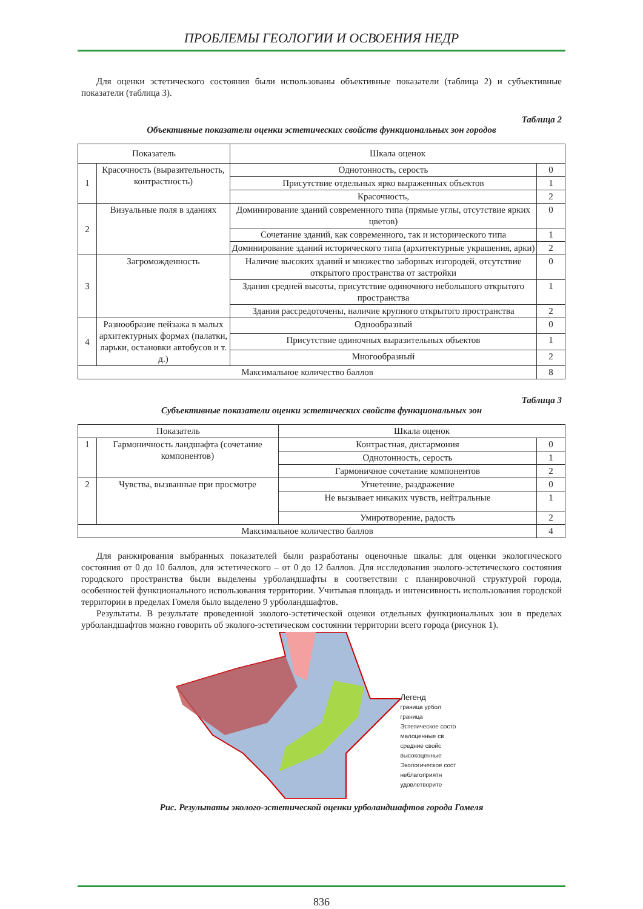ПРОБЛЕМЫ ГЕОЛОГИИ И ОСВОЕНИЯ НЕДР
Для оценки эстетического состояния были использованы объективные показатели (таблица 2) и субъективные показатели (таблица 3).
Таблица 2
Объективные показатели оценки эстетических свойств функциональных зон городов
| Показатель | | Шкала оценок | |
| --- | --- | --- | --- |
| 1 | Красочность (выразительность, контрастность) | Однотонность, серость | 0 |
| | | Присутствие отдельных ярко выраженных объектов | 1 |
| | | Красочность, | 2 |
| 2 | Визуальные поля в зданиях | Доминирование зданий современного типа (прямые углы, отсутствие ярких цветов) | 0 |
| | | Сочетание зданий, как современного, так и исторического типа | 1 |
| | | Доминирование зданий исторического типа (архитектурные украшения, арки) | 2 |
| 3 | Загроможденность | Наличие высоких зданий и множество заборных изгородей, отсутствие открытого пространства от застройки | 0 |
| | | Здания средней высоты, присутствие одиночного небольшого открытого пространства | 1 |
| | | Здания рассредоточены, наличие крупного открытого пространства | 2 |
| 4 | Разнообразие пейзажа в малых архитектурных формах (палатки, ларьки, остановки автобусов и т. д.) | Однообразный | 0 |
| | | Присутствие одиночных выразительных объектов | 1 |
| | | Многообразный | 2 |
| Максимальное количество баллов | | | 8 |
Таблица 3
Субъективные показатели оценки эстетических свойств функциональных зон
| Показатель | | Шкала оценок | |
| --- | --- | --- | --- |
| 1 | Гармоничность ландшафта (сочетание компонентов) | Контрастная, дисгармония | 0 |
| | | Однотонность, серость | 1 |
| | | Гармоничное сочетание компонентов | 2 |
| 2 | Чувства, вызванные при просмотре | Угнетение, раздражение | 0 |
| | | Не вызывает никаких чувств, нейтральные | 1 |
| | | Умиротворение, радость | 2 |
| Максимальное количество баллов | | | 4 |
Для ранжирования выбранных показателей были разработаны оценочные шкалы: для оценки экологического состояния от 0 до 10 баллов, для эстетического – от 0 до 12 баллов. Для исследования эколого-эстетического состояния городского пространства были выделены урболандшафты в соответствии с планировочной структурой города, особенностей функционального использования территории. Учитывая площадь и интенсивность использования городской территории в пределах Гомеля было выделено 9 урболандшафтов.
Результаты. В результате проведенной эколого-эстетической оценки отдельных функциональных зон в пределах урболандшафтов можно говорить об эколого-эстетическом состоянии территории всего города (рисунок 1).
Легенд
границa урбол
граница
Эстетическое состо
малоценные св
средние свойс
высокоценные
Экологическое сост
неблагоприятн
удовлетворите
Рис. Результаты эколого-эстетической оценки урболандшафтов города Гомеля
836